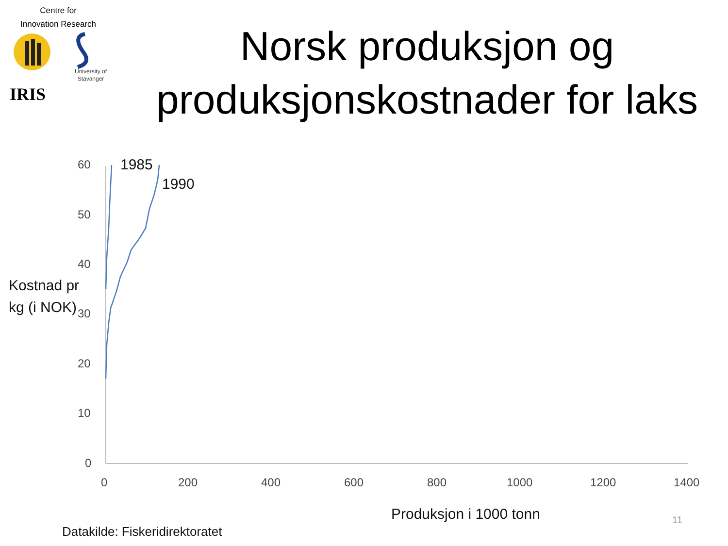Centre for
Innovation Research
IRIS
University of
Stavanger
Norsk produksjon og produksjonskostnader for laks
60
50
40
30
20
10
0
0 200 400 600 800 1000 1200 1400
1985
1990
Kostnad pr
kg (i NOK)
Produksjon i 1000 tonn 11
Datakilde: Fiskeridirektoratet